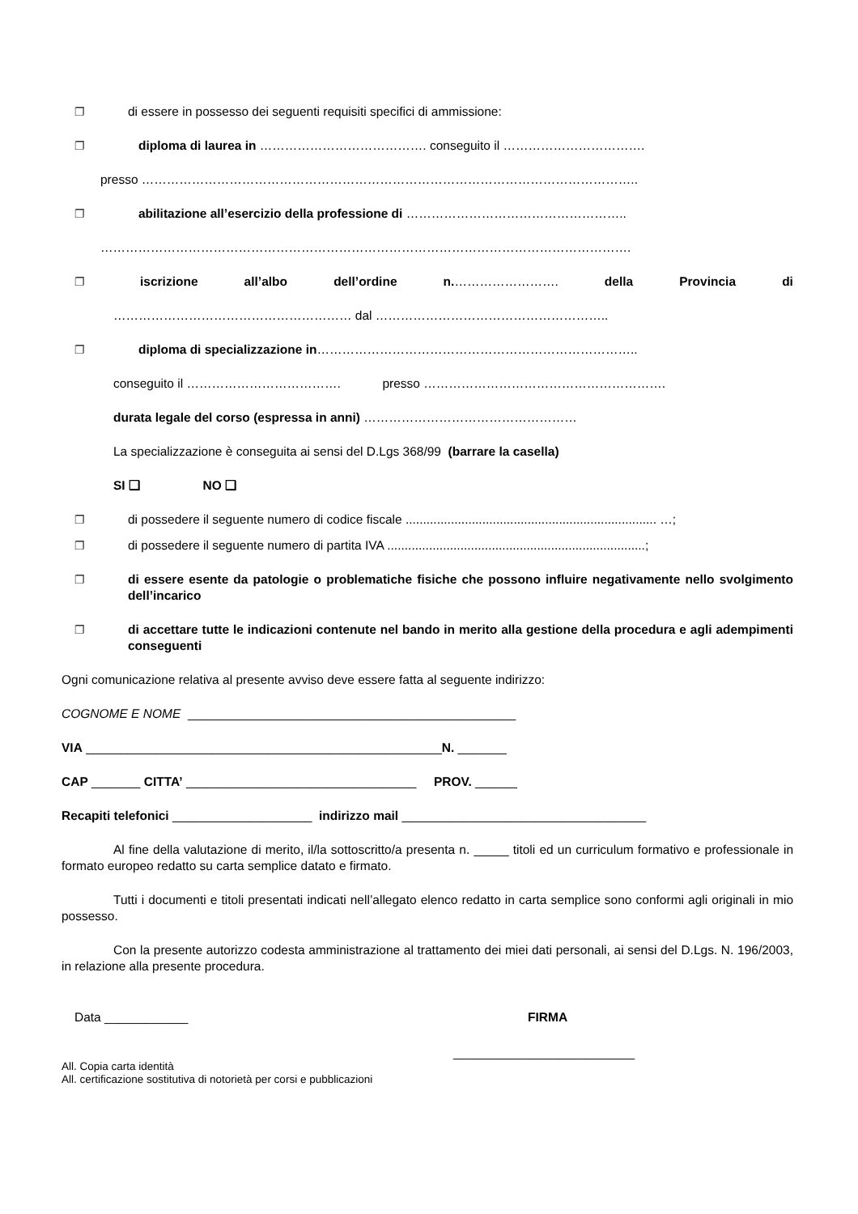❐ di essere in possesso dei seguenti requisiti specifici di ammissione:
❐ diploma di laurea in …………………………………. conseguito il …………………………….
presso ………………………………………………………………………………………………………..
❐ abilitazione all’esercizio della professione di ……………………………………………..
……………………………………………………………………………………………………………….
❐ iscrizione all’albo dell’ordine n.……………………. della Provincia di
………………………………………………… dal ………………………………………………..
❐ diploma di specializzazione in…………………………………………………………………..
conseguito il ………………………………. presso ………………………………………………….
durata legale del corso (espressa in anni) ……………………………………………
La specializzazione è conseguita ai sensi del D.Lgs 368/99 (barrare la casella)
SI ❑ NO ❑
❐ di possedere il seguente numero di codice fiscale ........................................................................ …;
❐ di possedere il seguente numero di partita IVA ..........................................................................;
❐ di essere esente da patologie o problematiche fisiche che possono influire negativamente nello svolgimento dell’incarico
❐ di accettare tutte le indicazioni contenute nel bando in merito alla gestione della procedura e agli adempimenti conseguenti
Ogni comunicazione relativa al presente avviso deve essere fatta al seguente indirizzo:
COGNOME E NOME _______________________________________________
VIA ___________________________________________________N. _______
CAP _______ CITTA’ _________________________________ PROV. ______
Recapiti telefonici ____________________ indirizzo mail ___________________________________
Al fine della valutazione di merito, il/la sottoscritto/a presenta n. _____ titoli ed un curriculum formativo e professionale in formato europeo redatto su carta semplice datato e firmato.
Tutti i documenti e titoli presentati indicati nell’allegato elenco redatto in carta semplice sono conformi agli originali in mio possesso.
Con la presente autorizzo codesta amministrazione al trattamento dei miei dati personali, ai sensi del D.Lgs. N. 196/2003, in relazione alla presente procedura.
Data ____________ FIRMA
__________________________
All. Copia carta identità
All. certificazione sostitutiva di notorietà per corsi e pubblicazioni